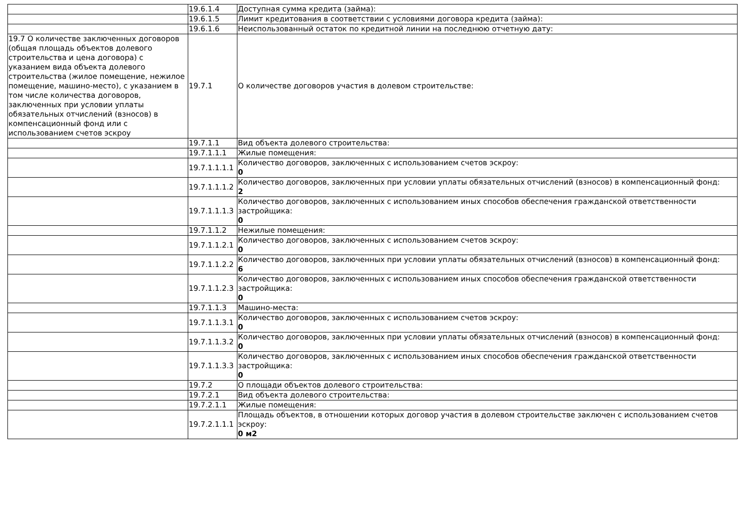| | 19.6.1.4 | Доступная сумма кредита (займа): |
| | 19.6.1.5 | Лимит кредитования в соответствии с условиями договора кредита (займа): |
| | 19.6.1.6 | Неиспользованный остаток по кредитной линии на последнюю отчетную дату: |
| 19.7 О количестве заключенных договоров (общая площадь объектов долевого строительства и цена договора) с указанием вида объекта долевого строительства (жилое помещение, нежилое помещение, машино-место), с указанием в том числе количества договоров, заключенных при условии уплаты обязательных отчислений (взносов) в компенсационный фонд или с использованием счетов эскроу | 19.7.1 | О количестве договоров участия в долевом строительстве: |
| | 19.7.1.1 | Вид объекта долевого строительства: |
| | 19.7.1.1.1 | Жилые помещения: |
| | 19.7.1.1.1.1 | Количество договоров, заключенных с использованием счетов эскроу: 0 |
| | 19.7.1.1.1.2 | Количество договоров, заключенных при условии уплаты обязательных отчислений (взносов) в компенсационный фонд: 2 |
| | 19.7.1.1.1.3 | Количество договоров, заключенных с использованием иных способов обеспечения гражданской ответственности застройщика: 0 |
| | 19.7.1.1.2 | Нежилые помещения: |
| | 19.7.1.1.2.1 | Количество договоров, заключенных с использованием счетов эскроу: 0 |
| | 19.7.1.1.2.2 | Количество договоров, заключенных при условии уплаты обязательных отчислений (взносов) в компенсационный фонд: 6 |
| | 19.7.1.1.2.3 | Количество договоров, заключенных с использованием иных способов обеспечения гражданской ответственности застройщика: 0 |
| | 19.7.1.1.3 | Машино-места: |
| | 19.7.1.1.3.1 | Количество договоров, заключенных с использованием счетов эскроу: 0 |
| | 19.7.1.1.3.2 | Количество договоров, заключенных при условии уплаты обязательных отчислений (взносов) в компенсационный фонд: 0 |
| | 19.7.1.1.3.3 | Количество договоров, заключенных с использованием иных способов обеспечения гражданской ответственности застройщика: 0 |
| | 19.7.2 | О площади объектов долевого строительства: |
| | 19.7.2.1 | Вид объекта долевого строительства: |
| | 19.7.2.1.1 | Жилые помещения: |
| | 19.7.2.1.1.1 | Площадь объектов, в отношении которых договор участия в долевом строительстве заключен с использованием счетов эскроу: 0 м2 |